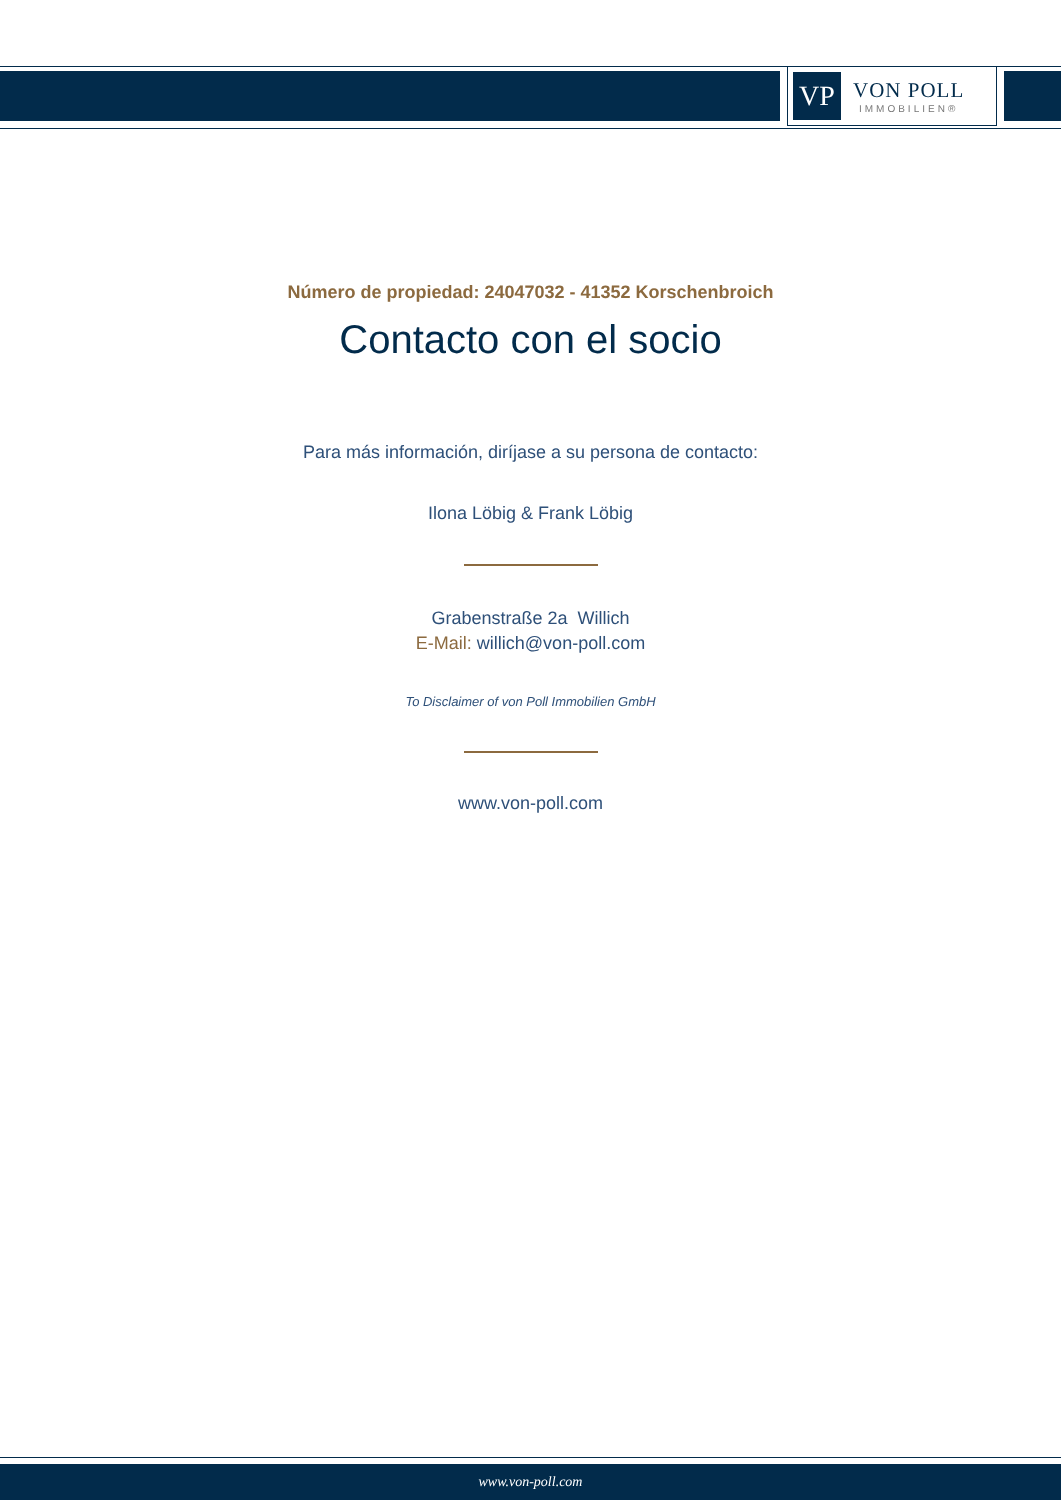VP
VON POLL
IMMOBILIEN®
Número de propiedad: 24047032 - 41352 Korschenbroich
Contacto con el socio
Para más información, diríjase a su persona de contacto:
Ilona Löbig & Frank Löbig
Grabenstraße 2a Willich
E-Mail: willich@von-poll.com
To Disclaimer of von Poll Immobilien GmbH
www.von-poll.com
www.von-poll.com